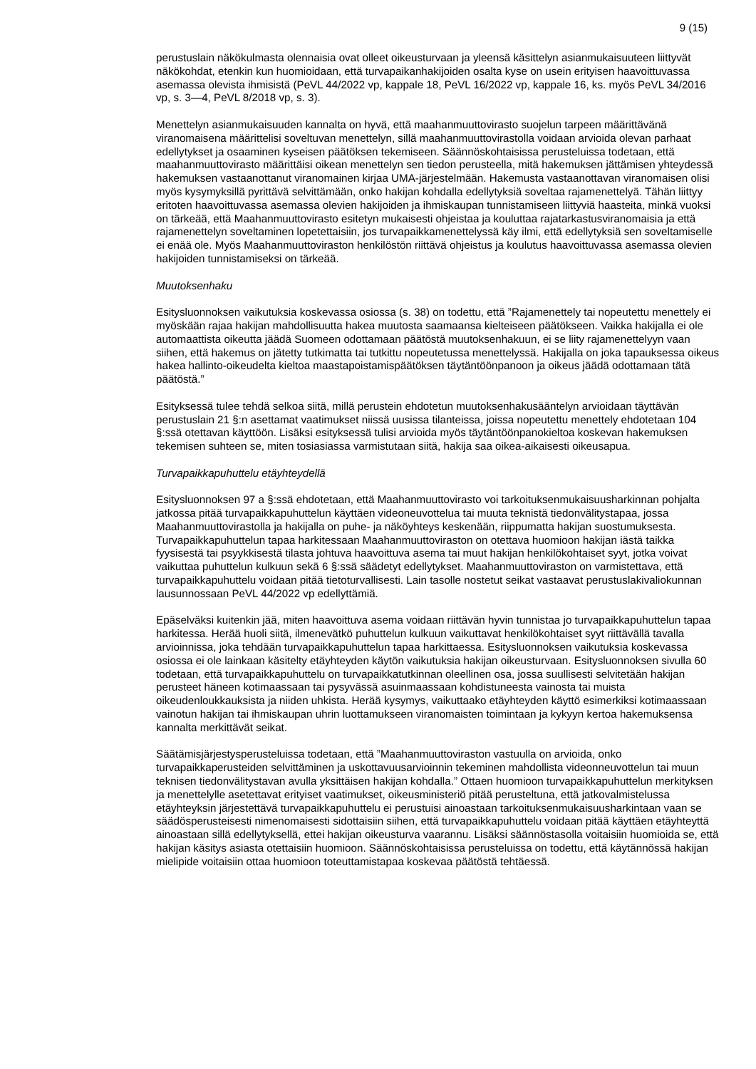9 (15)
perustuslain näkökulmasta olennaisia ovat olleet oikeusturvaan ja yleensä käsittelyn asianmukaisuuteen liittyvät näkökohdat, etenkin kun huomioidaan, että turvapaikanhakijoiden osalta kyse on usein erityisen haavoittuvassa asemassa olevista ihmisistä (PeVL 44/2022 vp, kappale 18, PeVL 16/2022 vp, kappale 16, ks. myös PeVL 34/2016 vp, s. 3—4, PeVL 8/2018 vp, s. 3).
Menettelyn asianmukaisuuden kannalta on hyvä, että maahanmuuttovirasto suojelun tarpeen määrittävänä viranomaisena määrittelisi soveltuvan menettelyn, sillä maahanmuuttovirastolla voidaan arvioida olevan parhaat edellytykset ja osaaminen kyseisen päätöksen tekemiseen. Säännöskohtaisissa perusteluissa todetaan, että maahanmuuttovirasto määrittäisi oikean menettelyn sen tiedon perusteella, mitä hakemuksen jättämisen yhteydessä hakemuksen vastaanottanut viranomainen kirjaa UMA-järjestelmään. Hakemusta vastaanottavan viranomaisen olisi myös kysymyksillä pyrittävä selvittämään, onko hakijan kohdalla edellytyksiä soveltaa rajamenettelyä. Tähän liittyy eritoten haavoittuvassa asemassa olevien hakijoiden ja ihmiskaupan tunnistamiseen liittyviä haasteita, minkä vuoksi on tärkeää, että Maahanmuuttovirasto esitetyn mukaisesti ohjeistaa ja kouluttaa rajatarkastusviranomaisia ja että rajamenettelyn soveltaminen lopetettaisiin, jos turvapaikkamenettelyssä käy ilmi, että edellytyksiä sen soveltamiselle ei enää ole. Myös Maahanmuuttoviraston henkilöstön riittävä ohjeistus ja koulutus haavoittuvassa asemassa olevien hakijoiden tunnistamiseksi on tärkeää.
Muutoksenhaku
Esitysluonnoksen vaikutuksia koskevassa osiossa (s. 38) on todettu, että ”Rajamenettely tai nopeutettu menettely ei myöskään rajaa hakijan mahdollisuutta hakea muutosta saamaansa kielteiseen päätökseen. Vaikka hakijalla ei ole automaattista oikeutta jäädä Suomeen odottamaan päätöstä muutoksenhakuun, ei se liity rajamenettelyyn vaan siihen, että hakemus on jätetty tutkimatta tai tutkittu nopeutetussa menettelyssä. Hakijalla on joka tapauksessa oikeus hakea hallinto-oikeudelta kieltoa maastapoistamispäätöksen täytäntöönpanoon ja oikeus jäädä odottamaan tätä päätöstä.”
Esityksessä tulee tehdä selkoa siitä, millä perustein ehdotetun muutoksenhakusääntelyn arvioidaan täyttävän perustuslain 21 §:n asettamat vaatimukset niissä uusissa tilanteissa, joissa nopeutettu menettely ehdotetaan 104 §:ssä otettavan käyttöön. Lisäksi esityksessä tulisi arvioida myös täytäntöönpanokieltoa koskevan hakemuksen tekemisen suhteen se, miten tosiasiassa varmistutaan siitä, hakija saa oikea-aikaisesti oikeusapua.
Turvapaikkapuhuttelu etäyhteydellä
Esitysluonnoksen 97 a §:ssä ehdotetaan, että Maahanmuuttovirasto voi tarkoituksenmukaisuusharkinnan pohjalta jatkossa pitää turvapaikkapuhuttelun käyttäen videoneuvottelua tai muuta teknistä tiedonvälitystapaa, jossa Maahanmuuttovirastolla ja hakijalla on puhe- ja näköyhteys keskenään, riippumatta hakijan suostumuksesta. Turvapaikkapuhuttelun tapaa harkitessaan Maahanmuuttoviraston on otettava huomioon hakijan iästä taikka fyysisestä tai psyykkisestä tilasta johtuva haavoittuva asema tai muut hakijan henkilökohtaiset syyt, jotka voivat vaikuttaa puhuttelun kulkuun sekä 6 §:ssä säädetyt edellytykset. Maahanmuuttoviraston on varmistettava, että turvapaikkapuhuttelu voidaan pitää tietoturvallisesti. Lain tasolle nostetut seikat vastaavat perustuslakivaliokunnan lausunnossaan PeVL 44/2022 vp edellyttämiä.
Epäselväksi kuitenkin jää, miten haavoittuva asema voidaan riittävän hyvin tunnistaa jo turvapaikkapuhuttelun tapaa harkitessa. Herää huoli siitä, ilmenevätkö puhuttelun kulkuun vaikuttavat henkilökohtaiset syyt riittävällä tavalla arvioinnissa, joka tehdään turvapaikkapuhuttelun tapaa harkittaessa. Esitysluonnoksen vaikutuksia koskevassa osiossa ei ole lainkaan käsitelty etäyhteyden käytön vaikutuksia hakijan oikeusturvaan. Esitysluonnoksen sivulla 60 todetaan, että turvapaikkapuhuttelu on turvapaikkatutkinnan oleellinen osa, jossa suullisesti selvitetään hakijan perusteet häneen kotimaassaan tai pysyvässä asuinmaassaan kohdistuneesta vainosta tai muista oikeudenloukkauksista ja niiden uhkista. Herää kysymys, vaikuttaako etäyhteyden käyttö esimerkiksi kotimaassaan vainotun hakijan tai ihmiskaupan uhrin luottamukseen viranomaisten toimintaan ja kykyyn kertoa hakemuksensa kannalta merkittävät seikat.
Säätämisjärjestysperusteluissa todetaan, että ”Maahanmuuttoviraston vastuulla on arvioida, onko turvapaikkaperusteiden selvittäminen ja uskottavuusarvioinnin tekeminen mahdollista videonneuvottelun tai muun teknisen tiedonvälitystavan avulla yksittäisen hakijan kohdalla.” Ottaen huomioon turvapaikkapuhuttelun merkityksen ja menettelylle asetettavat erityiset vaatimukset, oikeusministeriö pitää perusteltuna, että jatkovalmistelussa etäyhteyksin järjestettävä turvapaikkapuhuttelu ei perustuisi ainoastaan tarkoituksenmukaisuusharkintaan vaan se säädösperusteisesti nimenomaisesti sidottaisiin siihen, että turvapaikkapuhuttelu voidaan pitää käyttäen etäyhteyttä ainoastaan sillä edellytyksellä, ettei hakijan oikeusturva vaarannu. Lisäksi säännöstasolla voitaisiin huomioida se, että hakijan käsitys asiasta otettaisiin huomioon. Säännöskohtaisissa perusteluissa on todettu, että käytännössä hakijan mielipide voitaisiin ottaa huomioon toteuttamistapaa koskevaa päätöstä tehtäessä.